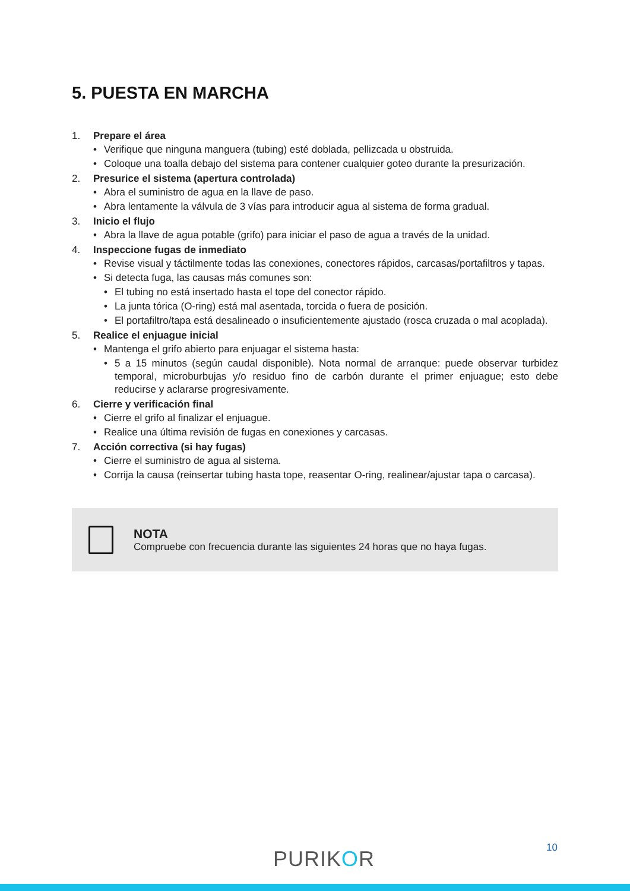5. PUESTA EN MARCHA
1. Prepare el área
• Verifique que ninguna manguera (tubing) esté doblada, pellizcada u obstruida.
• Coloque una toalla debajo del sistema para contener cualquier goteo durante la presurización.
2. Presurice el sistema (apertura controlada)
• Abra el suministro de agua en la llave de paso.
• Abra lentamente la válvula de 3 vías para introducir agua al sistema de forma gradual.
3. Inicio el flujo
• Abra la llave de agua potable (grifo) para iniciar el paso de agua a través de la unidad.
4. Inspeccione fugas de inmediato
• Revise visual y táctilmente todas las conexiones, conectores rápidos, carcasas/portafiltros y tapas.
• Si detecta fuga, las causas más comunes son:
• El tubing no está insertado hasta el tope del conector rápido.
• La junta tórica (O-ring) está mal asentada, torcida o fuera de posición.
• El portafiltro/tapa está desalineado o insuficientemente ajustado (rosca cruzada o mal acoplada).
5. Realice el enjuague inicial
• Mantenga el grifo abierto para enjuagar el sistema hasta:
• 5 a 15 minutos (según caudal disponible). Nota normal de arranque: puede observar turbidez temporal, microburbujas y/o residuo fino de carbón durante el primer enjuague; esto debe reducirse y aclararse progresivamente.
6. Cierre y verificación final
• Cierre el grifo al finalizar el enjuague.
• Realice una última revisión de fugas en conexiones y carcasas.
7. Acción correctiva (si hay fugas)
• Cierre el suministro de agua al sistema.
• Corrija la causa (reinsertar tubing hasta tope, reasentar O-ring, realinear/ajustar tapa o carcasa).
NOTA
Compruebe con frecuencia durante las siguientes 24 horas que no haya fugas.
10
PURIKOR